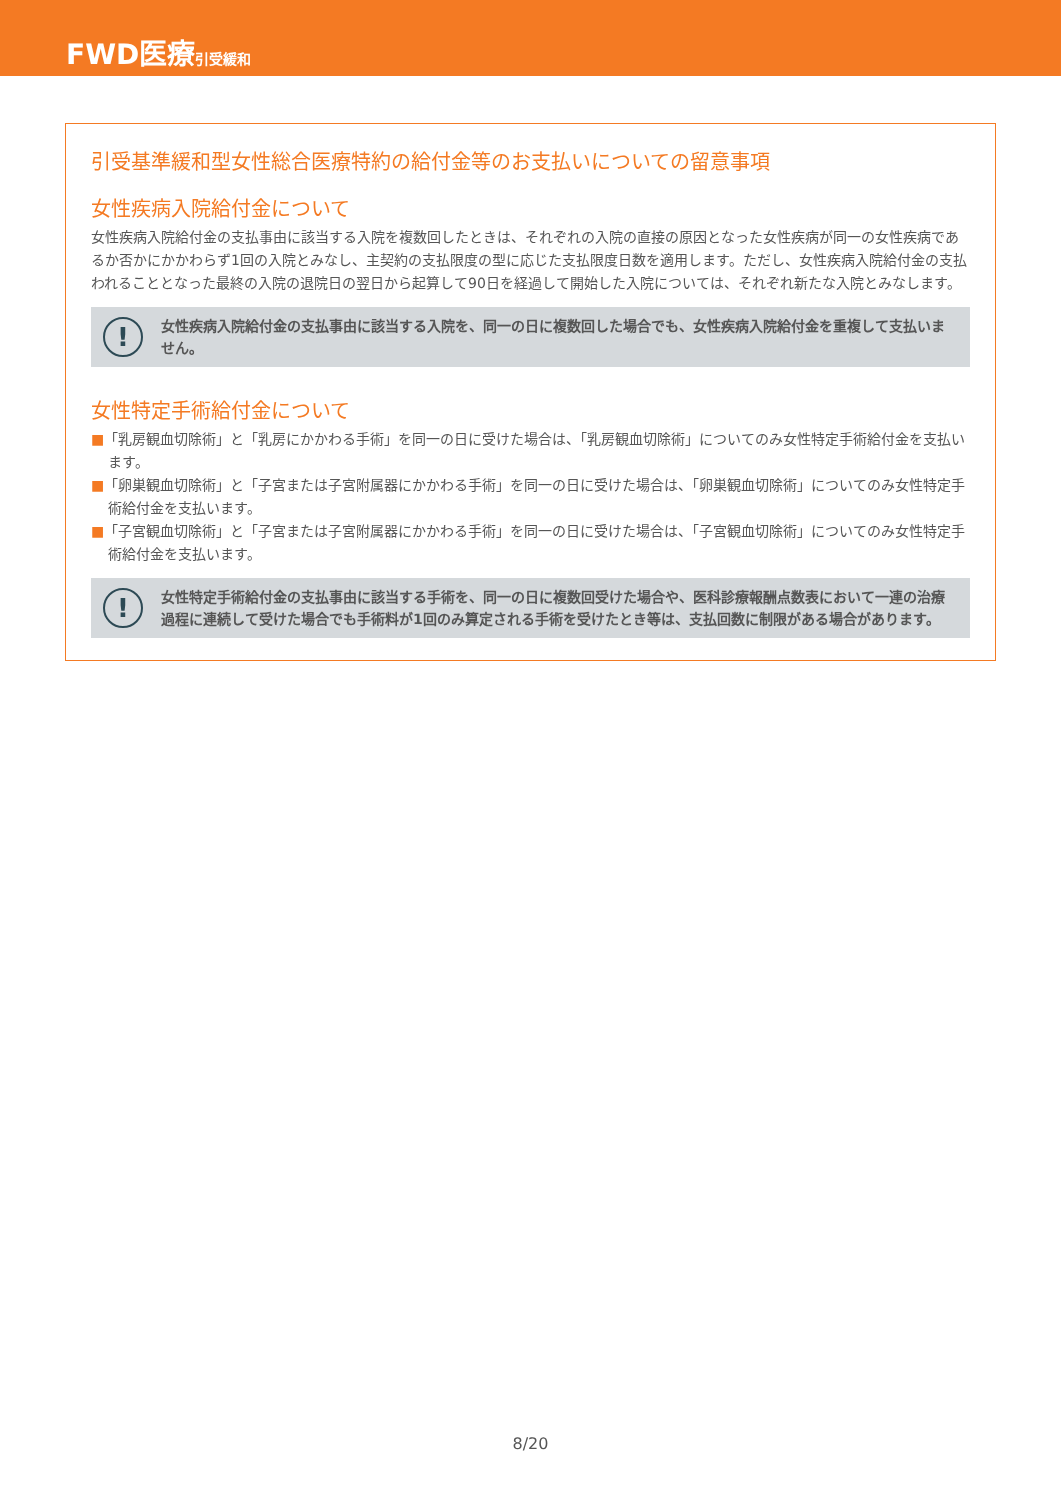FWD医療 引受緩和
引受基準緩和型女性総合医療特約の給付金等のお支払いについての留意事項
女性疾病入院給付金について
女性疾病入院給付金の支払事由に該当する入院を複数回したときは、それぞれの入院の直接の原因となった女性疾病が同一の女性疾病であるか否かにかかわらず1回の入院とみなし、主契約の支払限度の型に応じた支払限度日数を適用します。ただし、女性疾病入院給付金の支払われることとなった最終の入院の退院日の翌日から起算して90日を経過して開始した入院については、それぞれ新たな入院とみなします。
!
女性疾病入院給付金の支払事由に該当する入院を、同一の日に複数回した場合でも、女性疾病入院給付金を重複して支払いません。
女性特定手術給付金について
■「乳房観血切除術」と「乳房にかかわる手術」を同一の日に受けた場合は、「乳房観血切除術」についてのみ女性特定手術給付金を支払います。
■「卵巣観血切除術」と「子宮または子宮附属器にかかわる手術」を同一の日に受けた場合は、「卵巣観血切除術」についてのみ女性特定手術給付金を支払います。
■「子宮観血切除術」と「子宮または子宮附属器にかかわる手術」を同一の日に受けた場合は、「子宮観血切除術」についてのみ女性特定手術給付金を支払います。
!
女性特定手術給付金の支払事由に該当する手術を、同一の日に複数回受けた場合や、医科診療報酬点数表において一連の治療過程に連続して受けた場合でも手術料が1回のみ算定される手術を受けたとき等は、支払回数に制限がある場合があります。
8/20